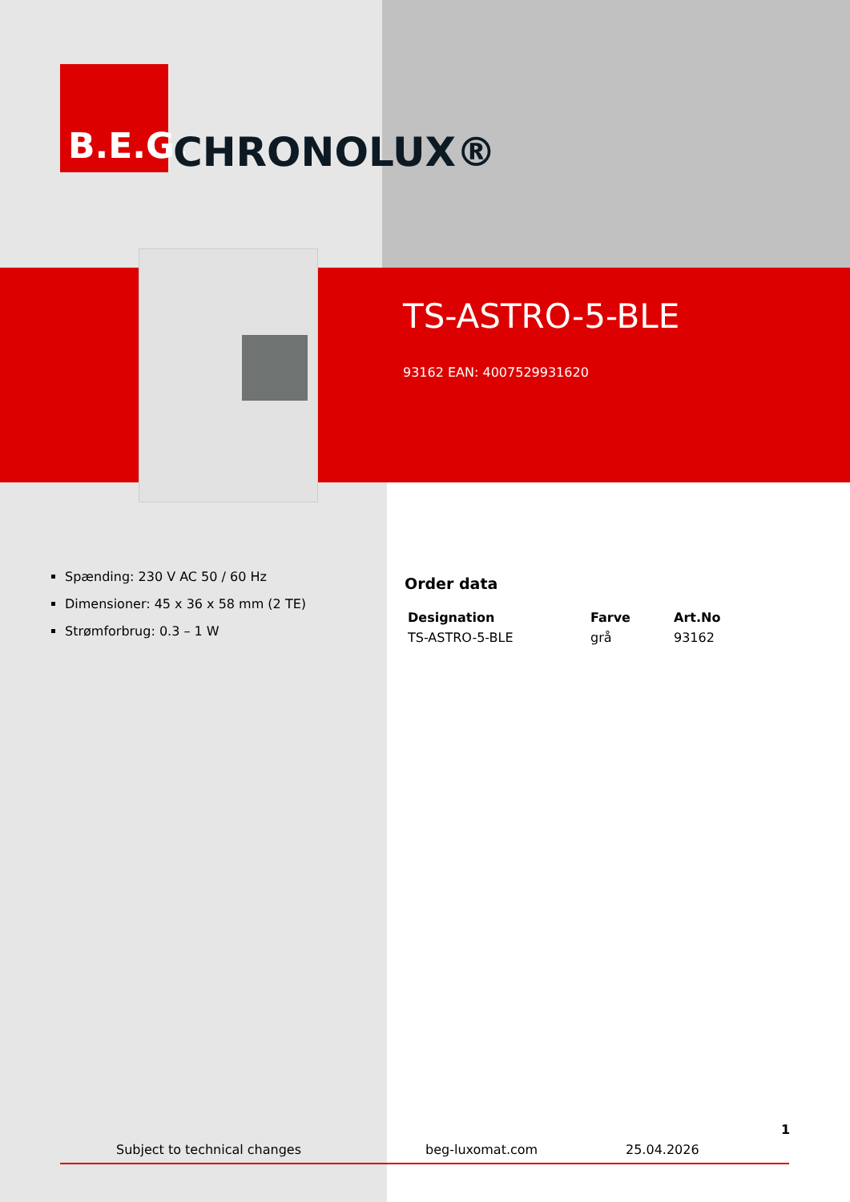B.E.G.
CHRONOLUX®
TS-ASTRO-5-BLE
93162 EAN: 4007529931620
Spænding: 230 V AC 50 / 60 Hz
Dimensioner: 45 x 36 x 58 mm (2 TE)
Strømforbrug: 0.3 – 1 W
Order data
| Designation | Farve | Art.No |
| --- | --- | --- |
| TS-ASTRO-5-BLE | grå | 93162 |
1
Subject to technical changes beg-luxomat.com 25.04.2026